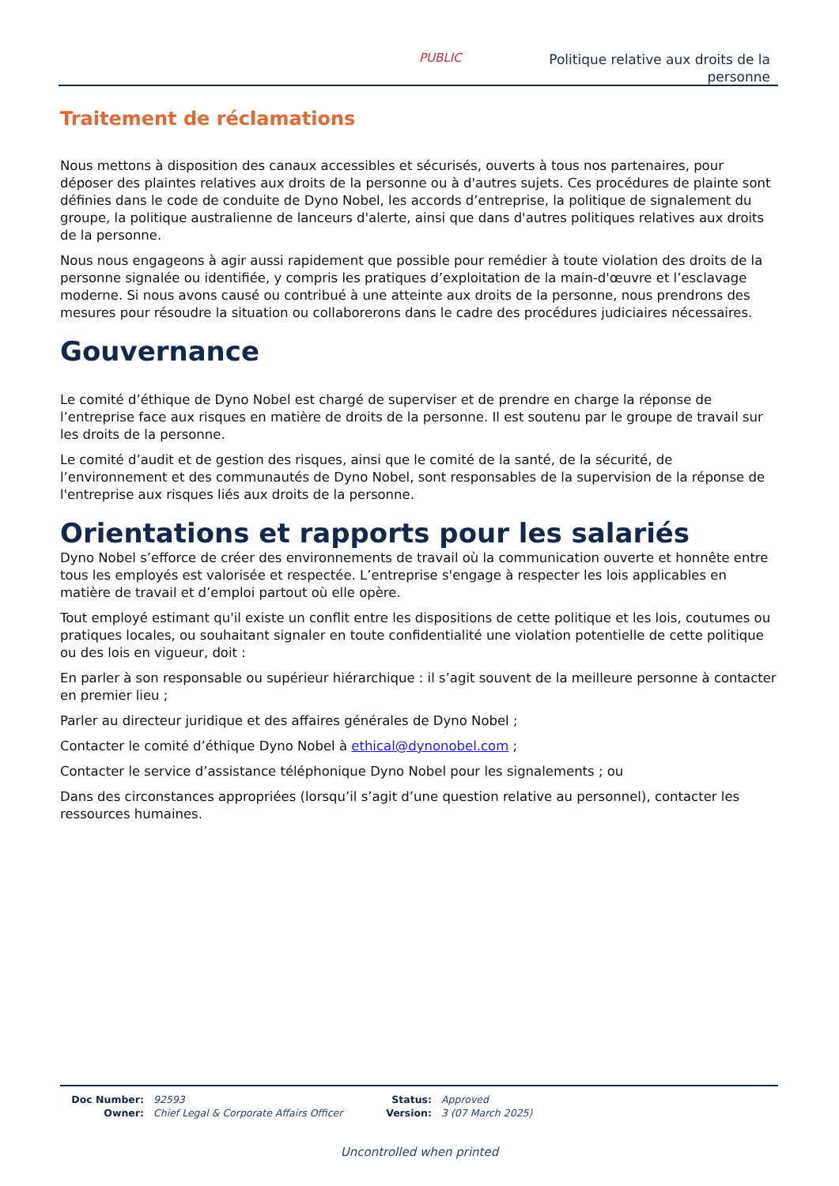PUBLIC
Politique relative aux droits de la
personne
Traitement de réclamations
Nous mettons à disposition des canaux accessibles et sécurisés, ouverts à tous nos partenaires, pour déposer des plaintes relatives aux droits de la personne ou à d'autres sujets. Ces procédures de plainte sont définies dans le code de conduite de Dyno Nobel, les accords d’entreprise, la politique de signalement du groupe, la politique australienne de lanceurs d'alerte, ainsi que dans d'autres politiques relatives aux droits de la personne.
Nous nous engageons à agir aussi rapidement que possible pour remédier à toute violation des droits de la personne signalée ou identifiée, y compris les pratiques d’exploitation de la main-d'œuvre et l’esclavage moderne. Si nous avons causé ou contribué à une atteinte aux droits de la personne, nous prendrons des mesures pour résoudre la situation ou collaborerons dans le cadre des procédures judiciaires nécessaires.
Gouvernance
Le comité d’éthique de Dyno Nobel est chargé de superviser et de prendre en charge la réponse de l’entreprise face aux risques en matière de droits de la personne. Il est soutenu par le groupe de travail sur les droits de la personne.
Le comité d’audit et de gestion des risques, ainsi que le comité de la santé, de la sécurité, de l’environnement et des communautés de Dyno Nobel, sont responsables de la supervision de la réponse de l'entreprise aux risques liés aux droits de la personne.
Orientations et rapports pour les salariés
Dyno Nobel s’efforce de créer des environnements de travail où la communication ouverte et honnête entre tous les employés est valorisée et respectée. L’entreprise s'engage à respecter les lois applicables en matière de travail et d’emploi partout où elle opère.
Tout employé estimant qu'il existe un conflit entre les dispositions de cette politique et les lois, coutumes ou pratiques locales, ou souhaitant signaler en toute confidentialité une violation potentielle de cette politique ou des lois en vigueur, doit :
En parler à son responsable ou supérieur hiérarchique : il s’agit souvent de la meilleure personne à contacter en premier lieu ;
Parler au directeur juridique et des affaires générales de Dyno Nobel ;
Contacter le comité d’éthique Dyno Nobel à ethical@dynonobel.com ;
Contacter le service d’assistance téléphonique Dyno Nobel pour les signalements ; ou
Dans des circonstances appropriées (lorsqu’il s’agit d’une question relative au personnel), contacter les ressources humaines.
| Doc Number: | 92593 | Status: | Approved |
| Owner: | Chief Legal & Corporate Affairs Officer | Version: | 3 (07 March 2025) |
Uncontrolled when printed